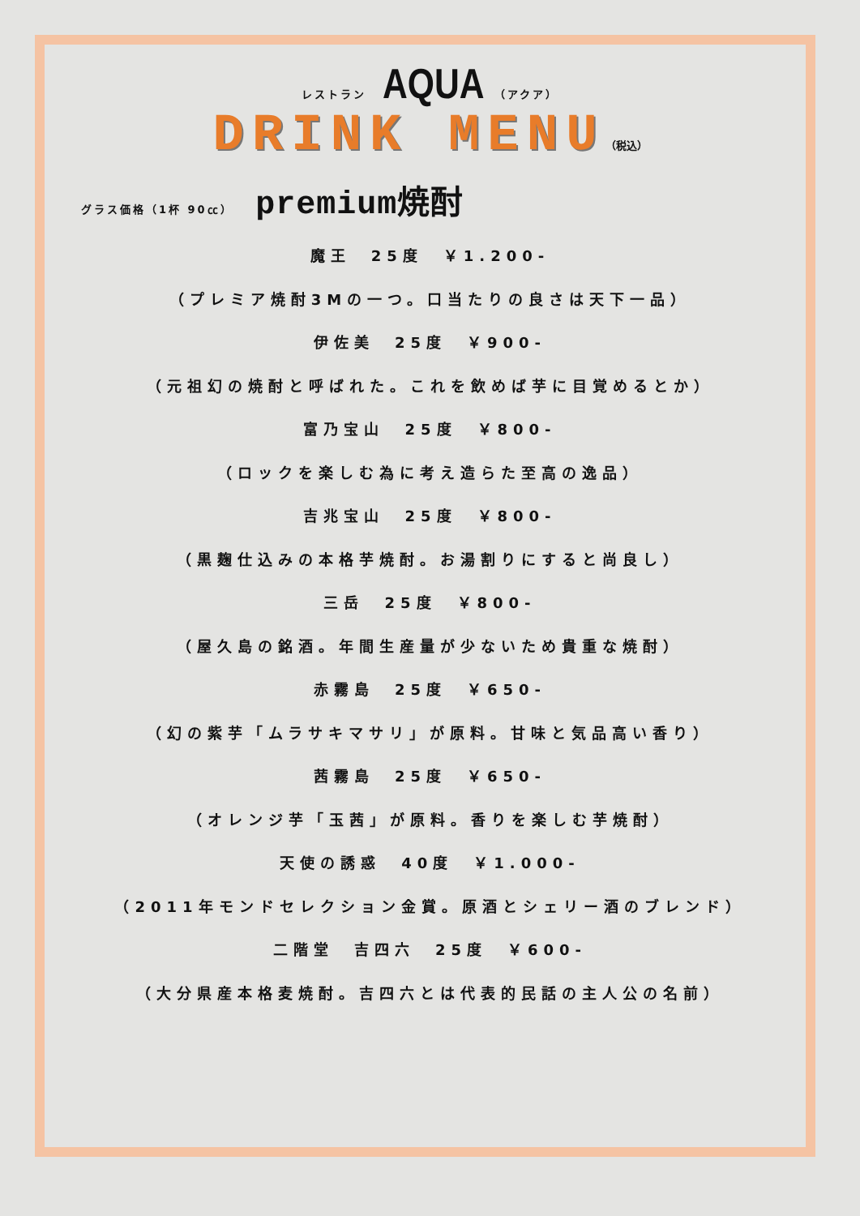レストラン AQUA （アクア）
DRINK MENU（税込）
グラス価格（1杯 90㏄） premium焼酎
魔王　25度　￥1.200-
（プレミア焼酎3Mの一つ。口当たりの良さは天下一品）
伊佐美　25度　￥900-
（元祖幻の焼酎と呼ばれた。これを飲めば芋に目覚めるとか）
富乃宝山　25度　￥800-
（ロックを楽しむ為に考え造らた至高の逸品）
吉兆宝山　25度　￥800-
（黒麹仕込みの本格芋焼酎。お湯割りにすると尚良し）
三岳　25度　￥800-
（屋久島の銘酒。年間生産量が少ないため貴重な焼酎）
赤霧島　25度　￥650-
（幻の紫芋「ムラサキマサリ」が原料。甘味と気品高い香り）
茜霧島　25度　￥650-
（オレンジ芋「玉茜」が原料。香りを楽しむ芋焼酎）
天使の誘惑　40度　￥1.000-
（2011年モンドセレクション金賞。原酒とシェリー酒のブレンド）
二階堂　吉四六　25度　￥600-
（大分県産本格麦焼酎。吉四六とは代表的民話の主人公の名前）